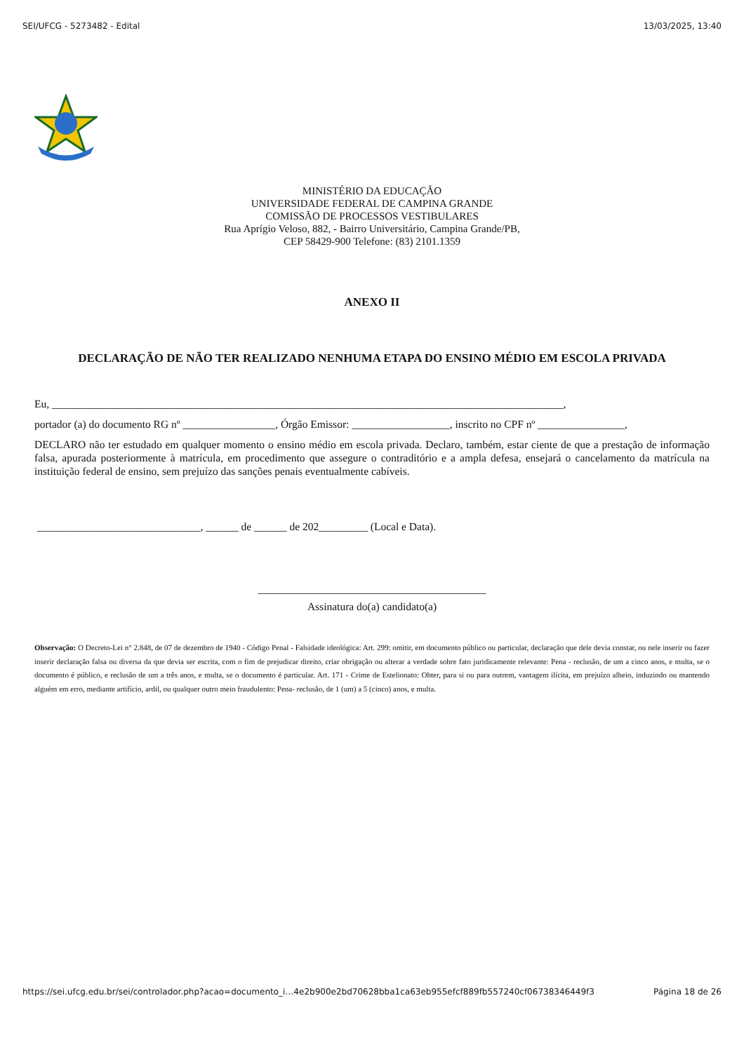SEI/UFCG - 5273482 - Edital 13/03/2025, 13:40
MINISTÉRIO DA EDUCAÇÃO
UNIVERSIDADE FEDERAL DE CAMPINA GRANDE
COMISSÃO DE PROCESSOS VESTIBULARES
Rua Aprígio Veloso, 882, - Bairro Universitário, Campina Grande/PB,
CEP 58429-900 Telefone: (83) 2101.1359
ANEXO II
DECLARAÇÃO DE NÃO TER REALIZADO NENHUMA ETAPA DO ENSINO MÉDIO EM ESCOLA PRIVADA
Eu, ______________________________________________________________________________________________,
portador (a) do documento RG nº _________________, Órgão Emissor: __________________, inscrito no CPF nº ________________,
DECLARO não ter estudado em qualquer momento o ensino médio em escola privada. Declaro, também, estar ciente de que a prestação de informação falsa, apurada posteriormente à matrícula, em procedimento que assegure o contraditório e a ampla defesa, ensejará o cancelamento da matrícula na instituição federal de ensino, sem prejuízo das sanções penais eventualmente cabíveis.
______________________________, ______ de ______ de 202_________ (Local e Data).
__________________________________________
Assinatura do(a) candidato(a)
Observação: O Decreto-Lei n° 2.848, de 07 de dezembro de 1940 - Código Penal - Falsidade ideológica: Art. 299: omitir, em documento público ou particular, declaração que dele devia constar, ou nele inserir ou fazer inserir declaração falsa ou diversa da que devia ser escrita, com o fim de prejudicar direito, criar obrigação ou alterar a verdade sobre fato juridicamente relevante: Pena - reclusão, de um a cinco anos, e multa, se o documento é público, e reclusão de um a três anos, e multa, se o documento é particular. Art. 171 - Crime de Estelionato: Obter, para si ou para outrem, vantagem ilícita, em prejuízo alheio, induzindo ou mantendo alguém em erro, mediante artifício, ardil, ou qualquer outro meio fraudulento: Pena- reclusão, de 1 (um) a 5 (cinco) anos, e multa.
https://sei.ufcg.edu.br/sei/controlador.php?acao=documento_i…4e2b900e2bd70628bba1ca63eb955efcf889fb557240cf06738346449f3 Página 18 de 26